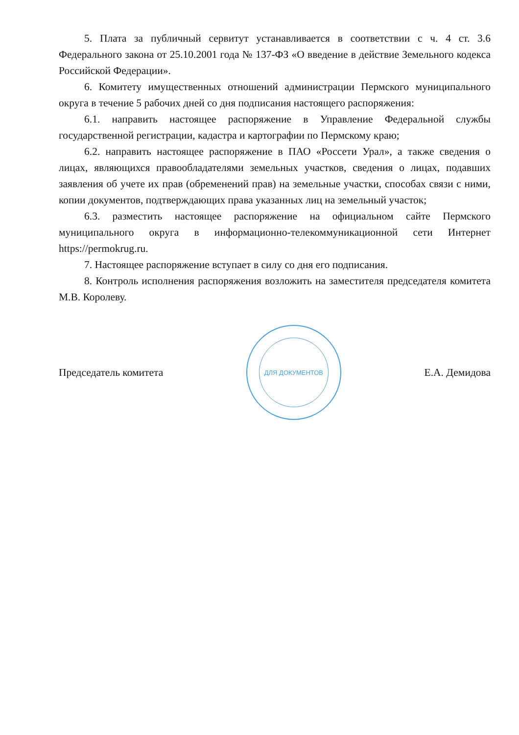5. Плата за публичный сервитут устанавливается в соответствии с ч. 4 ст. 3.6 Федерального закона от 25.10.2001 года № 137-ФЗ «О введение в действие Земельного кодекса Российской Федерации».
6. Комитету имущественных отношений администрации Пермского муниципального округа в течение 5 рабочих дней со дня подписания настоящего распоряжения:
6.1. направить настоящее распоряжение в Управление Федеральной службы государственной регистрации, кадастра и картографии по Пермскому краю;
6.2. направить настоящее распоряжение в ПАО «Россети Урал», а также сведения о лицах, являющихся правообладателями земельных участков, сведения о лицах, подавших заявления об учете их прав (обременений прав) на земельные участки, способах связи с ними, копии документов, подтверждающих права указанных лиц на земельный участок;
6.3. разместить настоящее распоряжение на официальном сайте Пермского муниципального округа в информационно-телекоммуникационной сети Интернет https://permokrug.ru.
7. Настоящее распоряжение вступает в силу со дня его подписания.
8. Контроль исполнения распоряжения возложить на заместителя председателя комитета М.В. Королеву.
Председатель комитета
ДЛЯ ДОКУМЕНТОВ
Е.А. Демидова